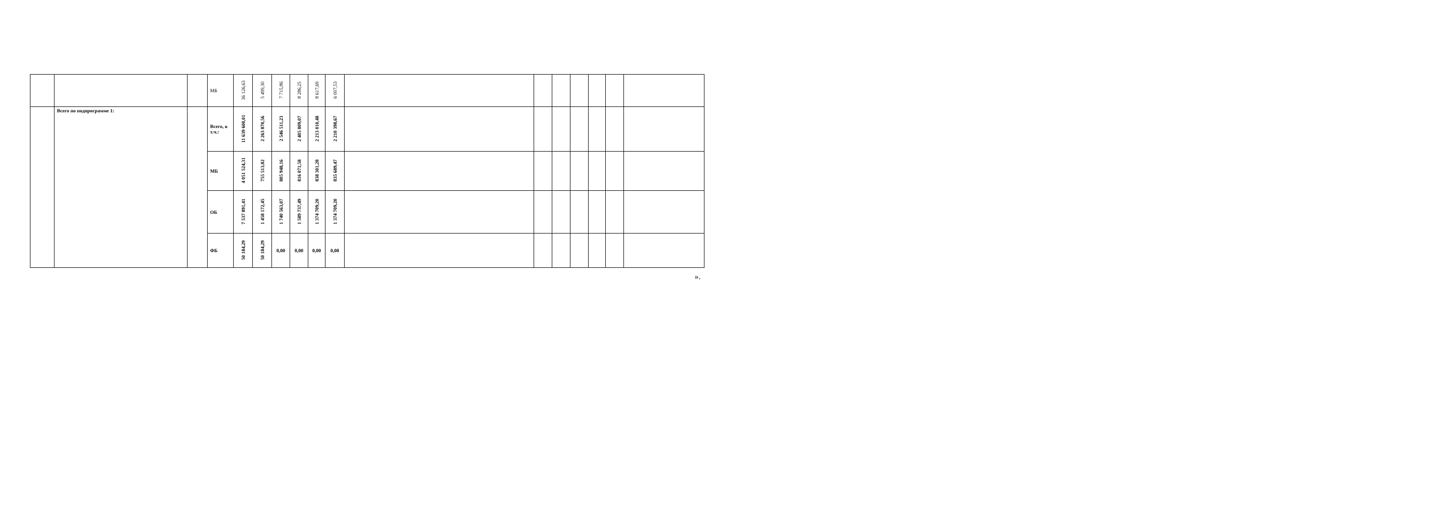| | | | МБ | 36 126,63 | 5 499,30 | 7 715,86 | 8 286,25 | 8 617,69 | 6 007,53 | | | | | | | |
| | Всего по подпрограмме 1: | | Всего, в т.ч.: | 11 639 600,01 | 2 263 870,56 | 2 546 511,23 | 2 405 809,07 | 2 213 010,48 | 2 210 398,67 | | | | | | | |
| | | | МБ | 4 051 524,31 | 755 513,82 | 805 948,16 | 816 071,58 | 838 301,28 | 835 689,47 | | | | | | | |
| | | | ОБ | 7 537 891,41 | 1 458 172,45 | 1 740 563,07 | 1 589 737,49 | 1 374 709,20 | 1 374 709,20 | | | | | | | |
| | | | ФБ | 50 184,29 | 50 184,29 | 0,00 | 0,00 | 0,00 | 0,00 | | | | | | | |
».